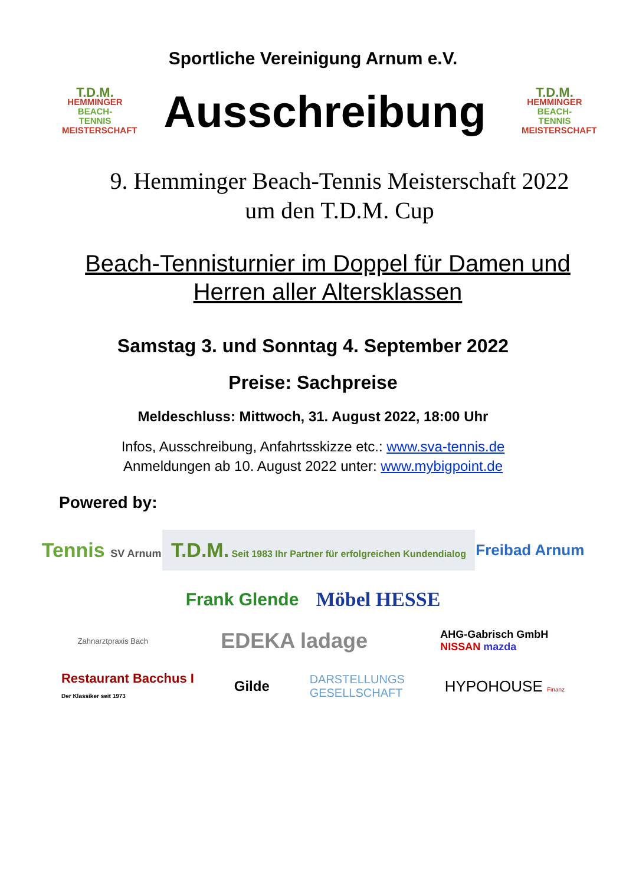Sportliche Vereinigung Arnum e.V.
T.D.M.
HEMMINGER
BEACH-TENNIS
MEISTERSCHAFT
Ausschreibung
T.D.M.
HEMMINGER
BEACH-TENNIS
MEISTERSCHAFT
9. Hemminger Beach-Tennis Meisterschaft 2022
um den T.D.M. Cup
Beach-Tennisturnier im Doppel für Damen und
Herren aller Altersklassen
Samstag 3. und Sonntag 4. September 2022
Preise: Sachpreise
Meldeschluss: Mittwoch, 31. August 2022, 18:00 Uhr
Infos, Ausschreibung, Anfahrtsskizze etc.: www.sva-tennis.de
Anmeldungen ab 10. August 2022 unter: www.mybigpoint.de
Powered by:
Tennis SV Arnum T.D.M. Seit 1983 Ihr Partner für erfolgreichen Kundendialog Freibad Arnum
Frank Glende Möbel HESSE
Zahnarztpraxis Bach EDEKA ladage AHG-Gabrisch GmbH
NISSAN mazda
Restaurant Bacchus I
Der Klassiker seit 1973 Gilde DARSTELLUNGS
GESELLSCHAFT HYPOHOUSE Finanz